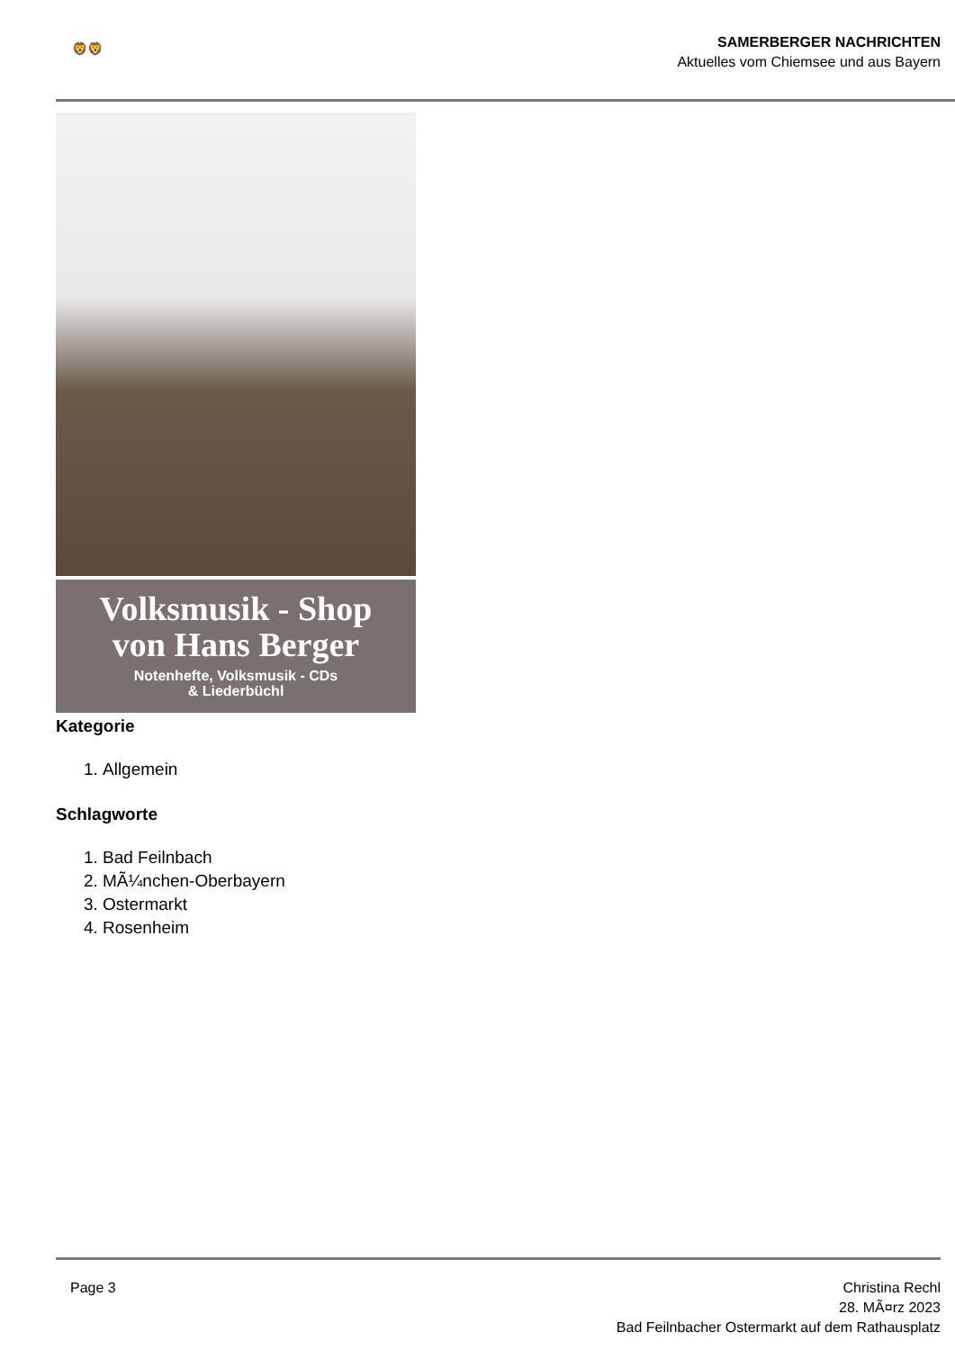🦁🦁
SAMERBERGER NACHRICHTEN
Aktuelles vom Chiemsee und aus Bayern
Volksmusik - Shop
von Hans Berger
Notenhefte, Volksmusik - CDs
& Liederbüchl
Kategorie
1. Allgemein
Schlagworte
1. Bad Feilnbach
2. MÃ¼nchen-Oberbayern
3. Ostermarkt
4. Rosenheim
Page 3 Christina Rechl
28. MÃ¤rz 2023
Bad Feilnbacher Ostermarkt auf dem Rathausplatz